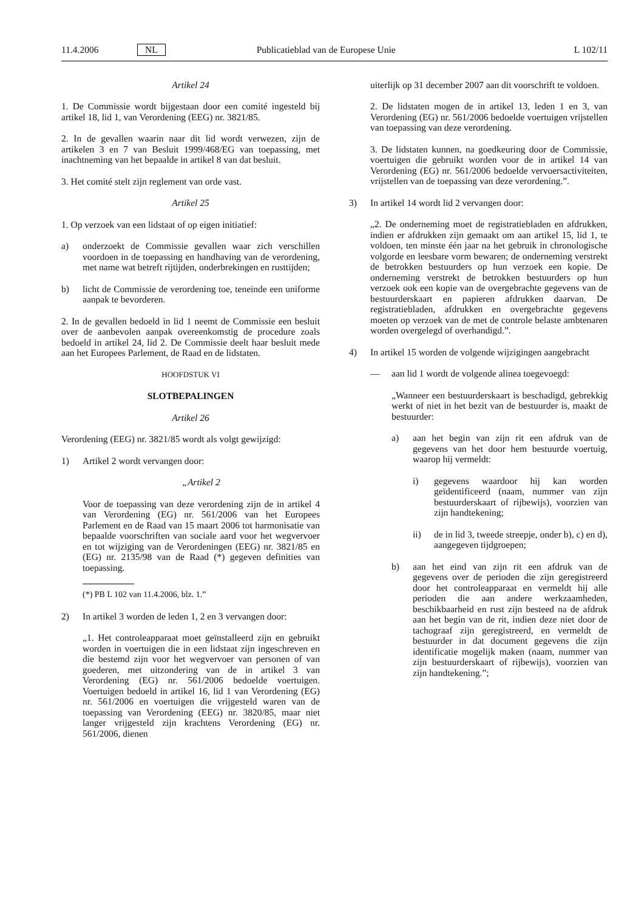11.4.2006 NL Publicatieblad van de Europese Unie L 102/11
Artikel 24
1. De Commissie wordt bijgestaan door een comité ingesteld bij artikel 18, lid 1, van Verordening (EEG) nr. 3821/85.
2. In de gevallen waarin naar dit lid wordt verwezen, zijn de artikelen 3 en 7 van Besluit 1999/468/EG van toepassing, met inachtneming van het bepaalde in artikel 8 van dat besluit.
3. Het comité stelt zijn reglement van orde vast.
Artikel 25
1. Op verzoek van een lidstaat of op eigen initiatief:
a) onderzoekt de Commissie gevallen waar zich verschillen voordoen in de toepassing en handhaving van de verordening, met name wat betreft rijtijden, onderbrekingen en rusttijden;
b) licht de Commissie de verordening toe, teneinde een uniforme aanpak te bevorderen.
2. In de gevallen bedoeld in lid 1 neemt de Commissie een besluit over de aanbevolen aanpak overeenkomstig de procedure zoals bedoeld in artikel 24, lid 2. De Commissie deelt haar besluit mede aan het Europees Parlement, de Raad en de lidstaten.
HOOFDSTUK VI
SLOTBEPALINGEN
Artikel 26
Verordening (EEG) nr. 3821/85 wordt als volgt gewijzigd:
1) Artikel 2 wordt vervangen door:
„Artikel 2
Voor de toepassing van deze verordening zijn de in artikel 4 van Verordening (EG) nr. 561/2006 van het Europees Parlement en de Raad van 15 maart 2006 tot harmonisatie van bepaalde voorschriften van sociale aard voor het wegvervoer en tot wijziging van de Verordeningen (EEG) nr. 3821/85 en (EG) nr. 2135/98 van de Raad (*) gegeven definities van toepassing.
(*) PB L 102 van 11.4.2006, blz. 1.”
2) In artikel 3 worden de leden 1, 2 en 3 vervangen door:
„1. Het controleapparaat moet geïnstalleerd zijn en gebruikt worden in voertuigen die in een lidstaat zijn ingeschreven en die bestemd zijn voor het wegvervoer van personen of van goederen, met uitzondering van de in artikel 3 van Verordening (EG) nr. 561/2006 bedoelde voertuigen. Voertuigen bedoeld in artikel 16, lid 1 van Verordening (EG) nr. 561/2006 en voertuigen die vrijgesteld waren van de toepassing van Verordening (EEG) nr. 3820/85, maar niet langer vrijgesteld zijn krachtens Verordening (EG) nr. 561/2006, dienen
uiterlijk op 31 december 2007 aan dit voorschrift te voldoen.
2. De lidstaten mogen de in artikel 13, leden 1 en 3, van Verordening (EG) nr. 561/2006 bedoelde voertuigen vrijstellen van toepassing van deze verordening.
3. De lidstaten kunnen, na goedkeuring door de Commissie, voertuigen die gebruikt worden voor de in artikel 14 van Verordening (EG) nr. 561/2006 bedoelde vervoersactiviteiten, vrijstellen van de toepassing van deze verordening.”.
3) In artikel 14 wordt lid 2 vervangen door:
„2. De onderneming moet de registratiebladen en afdrukken, indien er afdrukken zijn gemaakt om aan artikel 15, lid 1, te voldoen, ten minste één jaar na het gebruik in chronologische volgorde en leesbare vorm bewaren; de onderneming verstrekt de betrokken bestuurders op hun verzoek een kopie. De onderneming verstrekt de betrokken bestuurders op hun verzoek ook een kopie van de overgebrachte gegevens van de bestuurderskaart en papieren afdrukken daarvan. De registratiebladen, afdrukken en overgebrachte gegevens moeten op verzoek van de met de controle belaste ambtenaren worden overgelegd of overhandigd.”.
4) In artikel 15 worden de volgende wijzigingen aangebracht
— aan lid 1 wordt de volgende alinea toegevoegd:
„Wanneer een bestuurderskaart is beschadigd, gebrekkig werkt of niet in het bezit van de bestuurder is, maakt de bestuurder:
a) aan het begin van zijn rit een afdruk van de gegevens van het door hem bestuurde voertuig, waarop hij vermeldt:
i) gegevens waardoor hij kan worden geïdentificeerd (naam, nummer van zijn bestuurderskaart of rijbewijs), voorzien van zijn handtekening;
ii) de in lid 3, tweede streepje, onder b), c) en d), aangegeven tijdgroepen;
b) aan het eind van zijn rit een afdruk van de gegevens over de perioden die zijn geregistreerd door het controleapparaat en vermeldt hij alle perioden die aan andere werkzaamheden, beschikbaarheid en rust zijn besteed na de afdruk aan het begin van de rit, indien deze niet door de tachograaf zijn geregistreerd, en vermeldt de bestuurder in dat document gegevens die zijn identificatie mogelijk maken (naam, nummer van zijn bestuurderskaart of rijbewijs), voorzien van zijn handtekening.”;